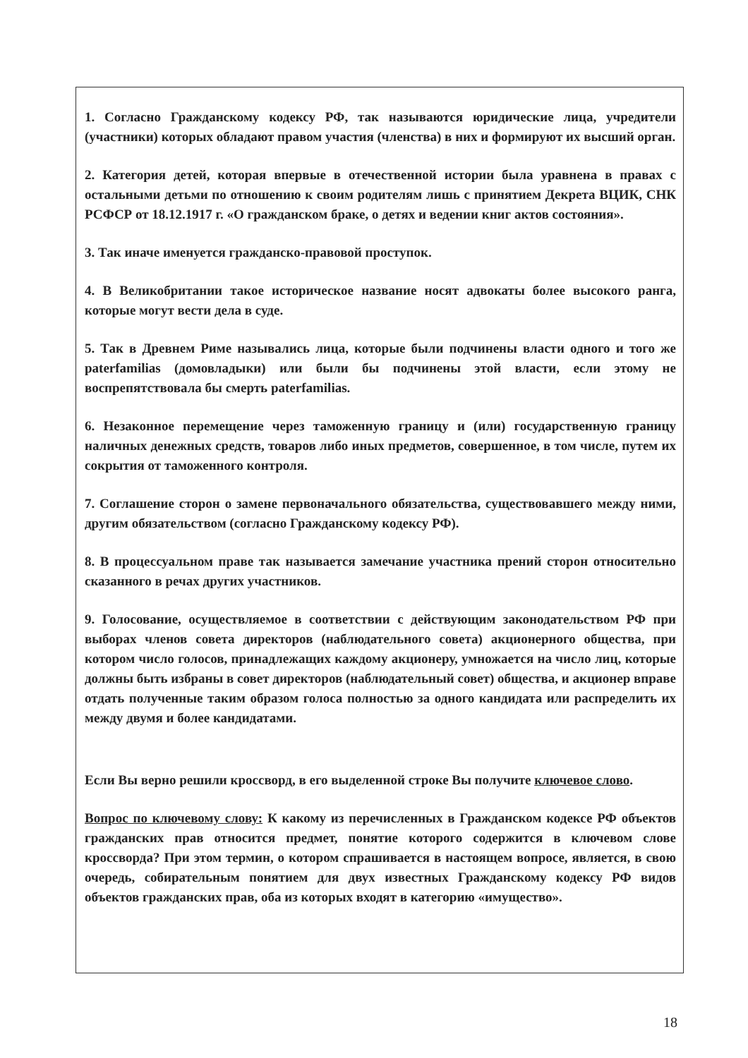1. Согласно Гражданскому кодексу РФ, так называются юридические лица, учредители (участники) которых обладают правом участия (членства) в них и формируют их высший орган.
2. Категория детей, которая впервые в отечественной истории была уравнена в правах с остальными детьми по отношению к своим родителям лишь с принятием Декрета ВЦИК, СНК РСФСР от 18.12.1917 г. «О гражданском браке, о детях и ведении книг актов состояния».
3. Так иначе именуется гражданско-правовой проступок.
4. В Великобритании такое историческое название носят адвокаты более высокого ранга, которые могут вести дела в суде.
5. Так в Древнем Риме назывались лица, которые были подчинены власти одного и того же paterfamilias (домовладыки) или были бы подчинены этой власти, если этому не воспрепятствовала бы смерть paterfamilias.
6. Незаконное перемещение через таможенную границу и (или) государственную границу наличных денежных средств, товаров либо иных предметов, совершенное, в том числе, путем их сокрытия от таможенного контроля.
7. Соглашение сторон о замене первоначального обязательства, существовавшего между ними, другим обязательством (согласно Гражданскому кодексу РФ).
8. В процессуальном праве так называется замечание участника прений сторон относительно сказанного в речах других участников.
9. Голосование, осуществляемое в соответствии с действующим законодательством РФ при выборах членов совета директоров (наблюдательного совета) акционерного общества, при котором число голосов, принадлежащих каждому акционеру, умножается на число лиц, которые должны быть избраны в совет директоров (наблюдательный совет) общества, и акционер вправе отдать полученные таким образом голоса полностью за одного кандидата или распределить их между двумя и более кандидатами.
Если Вы верно решили кроссворд, в его выделенной строке Вы получите ключевое слово.
Вопрос по ключевому слову: К какому из перечисленных в Гражданском кодексе РФ объектов гражданских прав относится предмет, понятие которого содержится в ключевом слове кроссворда? При этом термин, о котором спрашивается в настоящем вопросе, является, в свою очередь, собирательным понятием для двух известных Гражданскому кодексу РФ видов объектов гражданских прав, оба из которых входят в категорию «имущество».
18